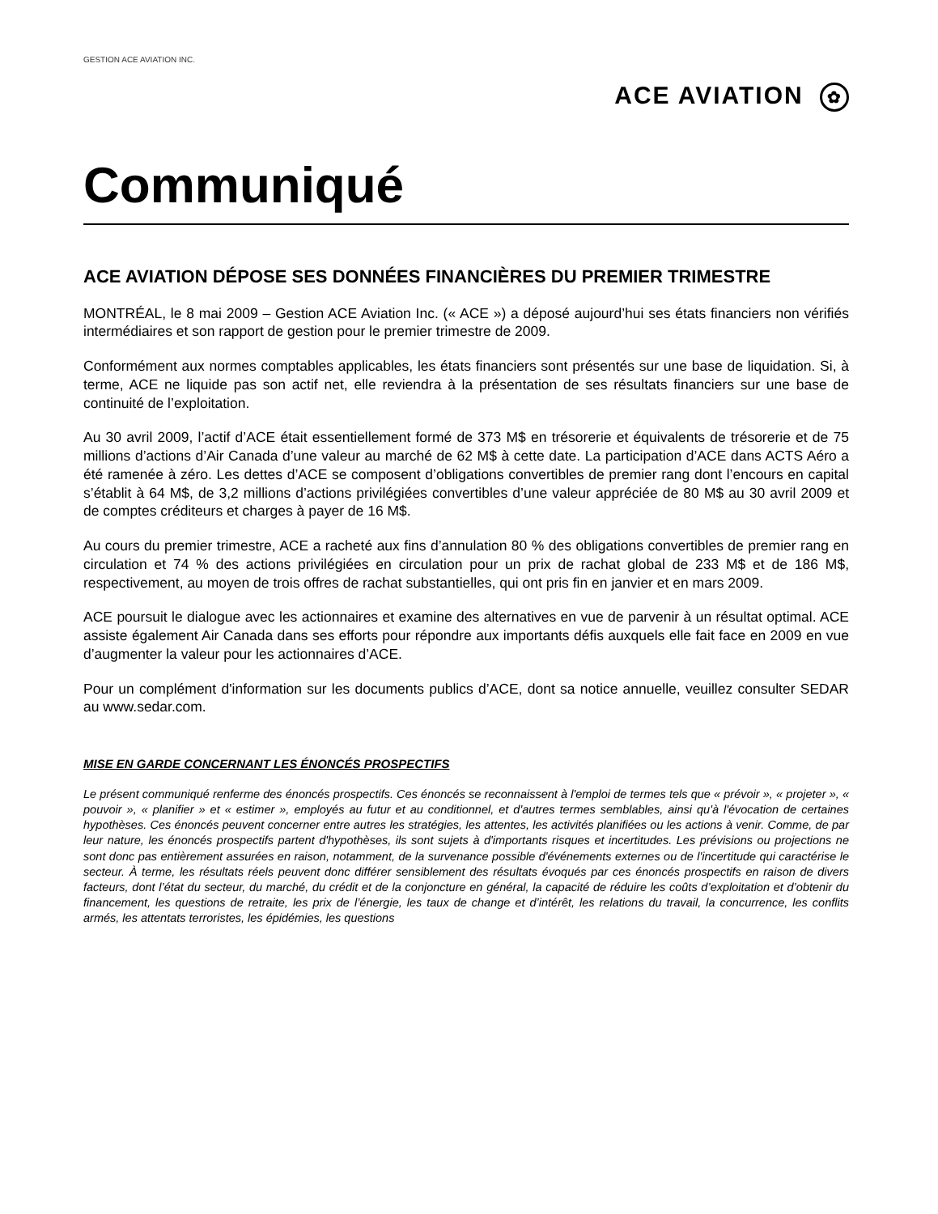GESTION ACE AVIATION INC.
ACE AVIATION ✿
Communiqué
ACE AVIATION DÉPOSE SES DONNÉES FINANCIÈRES DU PREMIER TRIMESTRE
MONTRÉAL, le 8 mai 2009 – Gestion ACE Aviation Inc. (« ACE ») a déposé aujourd’hui ses états financiers non vérifiés intermédiaires et son rapport de gestion pour le premier trimestre de 2009.
Conformément aux normes comptables applicables, les états financiers sont présentés sur une base de liquidation. Si, à terme, ACE ne liquide pas son actif net, elle reviendra à la présentation de ses résultats financiers sur une base de continuité de l’exploitation.
Au 30 avril 2009, l’actif d’ACE était essentiellement formé de 373 M$ en trésorerie et équivalents de trésorerie et de 75 millions d’actions d’Air Canada d’une valeur au marché de 62 M$ à cette date. La participation d’ACE dans ACTS Aéro a été ramenée à zéro. Les dettes d’ACE se composent d’obligations convertibles de premier rang dont l’encours en capital s’établit à 64 M$, de 3,2 millions d’actions privilégiées convertibles d’une valeur appréciée de 80 M$ au 30 avril 2009 et de comptes créditeurs et charges à payer de 16 M$.
Au cours du premier trimestre, ACE a racheté aux fins d’annulation 80 % des obligations convertibles de premier rang en circulation et 74 % des actions privilégiées en circulation pour un prix de rachat global de 233 M$ et de 186 M$, respectivement, au moyen de trois offres de rachat substantielles, qui ont pris fin en janvier et en mars 2009.
ACE poursuit le dialogue avec les actionnaires et examine des alternatives en vue de parvenir à un résultat optimal. ACE assiste également Air Canada dans ses efforts pour répondre aux importants défis auxquels elle fait face en 2009 en vue d’augmenter la valeur pour les actionnaires d’ACE.
Pour un complément d'information sur les documents publics d’ACE, dont sa notice annuelle, veuillez consulter SEDAR au www.sedar.com.
MISE EN GARDE CONCERNANT LES ÉNONCÉS PROSPECTIFS
Le présent communiqué renferme des énoncés prospectifs. Ces énoncés se reconnaissent à l'emploi de termes tels que « prévoir », « projeter », « pouvoir », « planifier » et « estimer », employés au futur et au conditionnel, et d'autres termes semblables, ainsi qu'à l'évocation de certaines hypothèses. Ces énoncés peuvent concerner entre autres les stratégies, les attentes, les activités planifiées ou les actions à venir. Comme, de par leur nature, les énoncés prospectifs partent d'hypothèses, ils sont sujets à d'importants risques et incertitudes. Les prévisions ou projections ne sont donc pas entièrement assurées en raison, notamment, de la survenance possible d'événements externes ou de l'incertitude qui caractérise le secteur. À terme, les résultats réels peuvent donc différer sensiblement des résultats évoqués par ces énoncés prospectifs en raison de divers facteurs, dont l’état du secteur, du marché, du crédit et de la conjoncture en général, la capacité de réduire les coûts d’exploitation et d’obtenir du financement, les questions de retraite, les prix de l’énergie, les taux de change et d’intérêt, les relations du travail, la concurrence, les conflits armés, les attentats terroristes, les épidémies, les questions